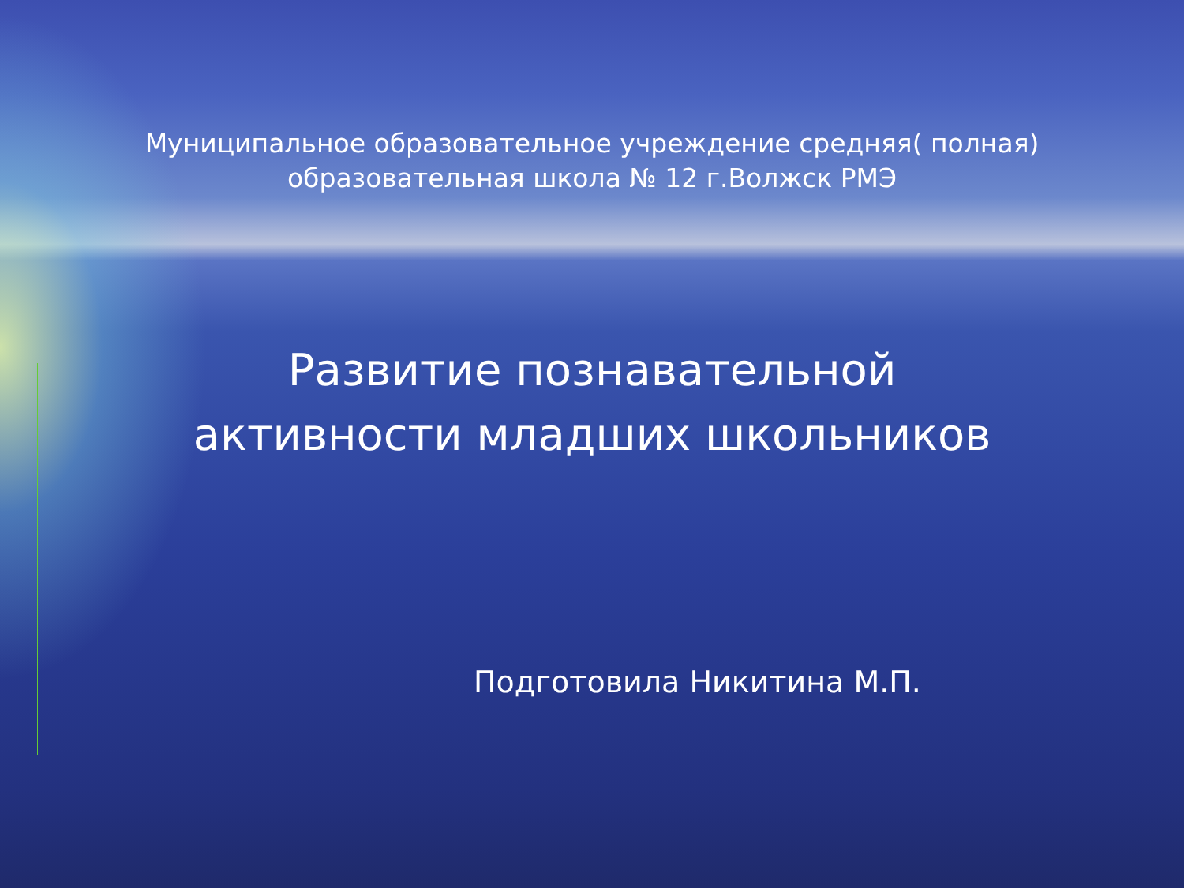Муниципальное образовательное учреждение средняя( полная)
образовательная школа № 12 г.Волжск РМЭ
Развитие познавательной
активности младших школьников
Подготовила Никитина М.П.